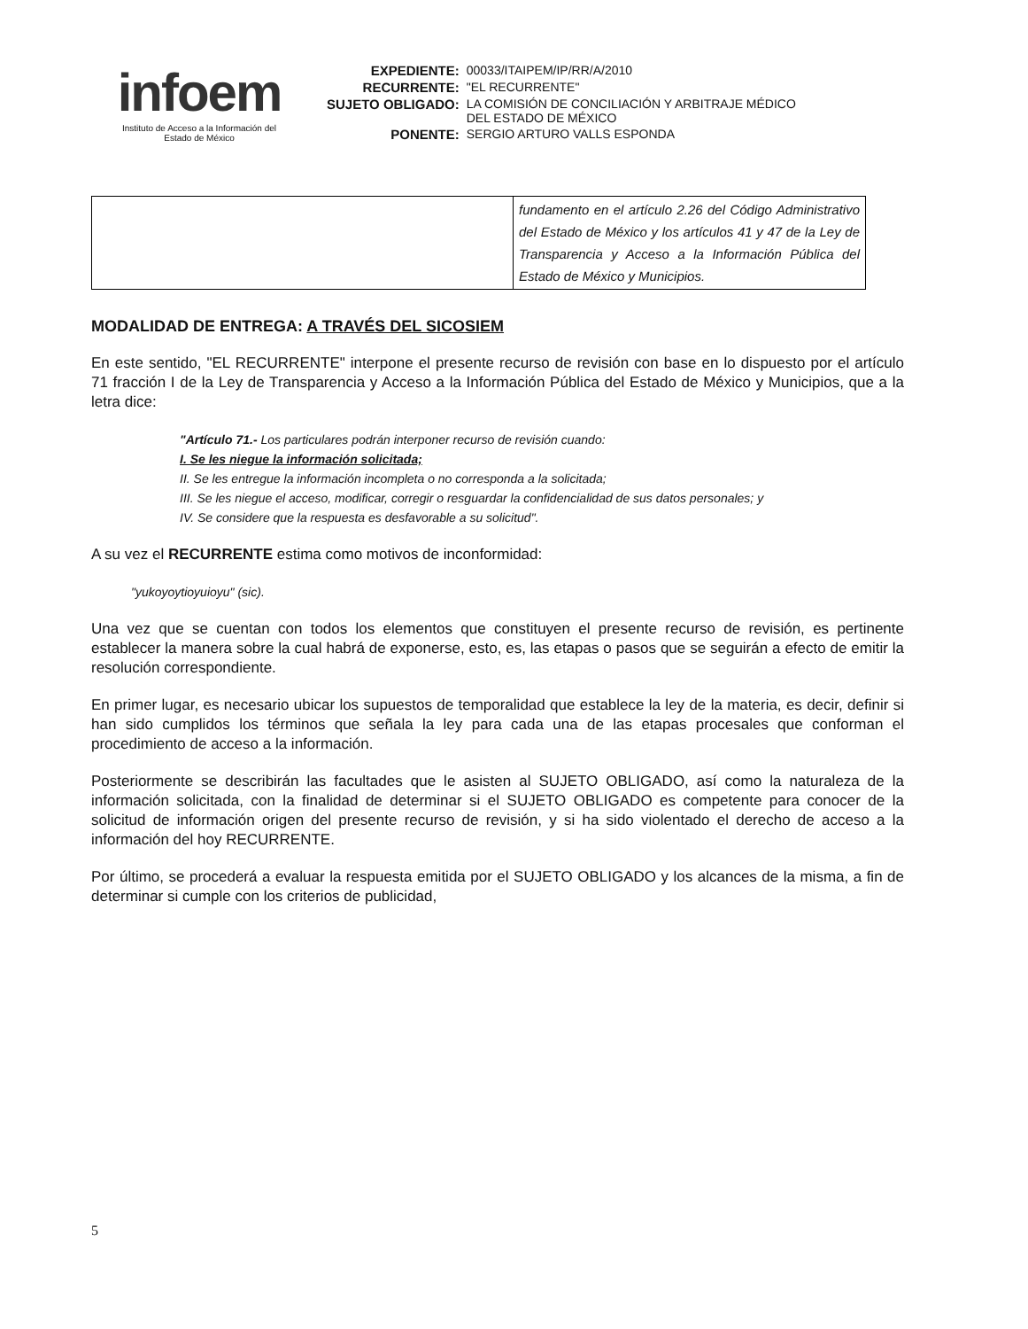infoem
Instituto de Acceso a la Información del
Estado de México
| EXPEDIENTE: | 00033/ITAIPEM/IP/RR/A/2010 |
| RECURRENTE: | "EL RECURRENTE" |
| SUJETO OBLIGADO: | LA COMISIÓN DE CONCILIACIÓN Y ARBITRAJE MÉDICO DEL ESTADO DE MÉXICO |
| PONENTE: | SERGIO ARTURO VALLS ESPONDA |
| | fundamento en el artículo 2.26 del Código Administrativo del Estado de México y los artículos 41 y 47 de la Ley de Transparencia y Acceso a la Información Pública del Estado de México y Municipios. |
MODALIDAD DE ENTREGA: A TRAVÉS DEL SICOSIEM
En este sentido, "EL RECURRENTE" interpone el presente recurso de revisión con base en lo dispuesto por el artículo 71 fracción I de la Ley de Transparencia y Acceso a la Información Pública del Estado de México y Municipios, que a la letra dice:
"Artículo 71.- Los particulares podrán interponer recurso de revisión cuando:
I. Se les niegue la información solicitada;
II. Se les entregue la información incompleta o no corresponda a la solicitada;
III. Se les niegue el acceso, modificar, corregir o resguardar la confidencialidad de sus datos personales; y
IV. Se considere que la respuesta es desfavorable a su solicitud".
A su vez el RECURRENTE estima como motivos de inconformidad:
"yukoyoytioyuioyu" (sic).
Una vez que se cuentan con todos los elementos que constituyen el presente recurso de revisión, es pertinente establecer la manera sobre la cual habrá de exponerse, esto, es, las etapas o pasos que se seguirán a efecto de emitir la resolución correspondiente.
En primer lugar, es necesario ubicar los supuestos de temporalidad que establece la ley de la materia, es decir, definir si han sido cumplidos los términos que señala la ley para cada una de las etapas procesales que conforman el procedimiento de acceso a la información.
Posteriormente se describirán las facultades que le asisten al SUJETO OBLIGADO, así como la naturaleza de la información solicitada, con la finalidad de determinar si el SUJETO OBLIGADO es competente para conocer de la solicitud de información origen del presente recurso de revisión, y si ha sido violentado el derecho de acceso a la información del hoy RECURRENTE.
Por último, se procederá a evaluar la respuesta emitida por el SUJETO OBLIGADO y los alcances de la misma, a fin de determinar si cumple con los criterios de publicidad,
5